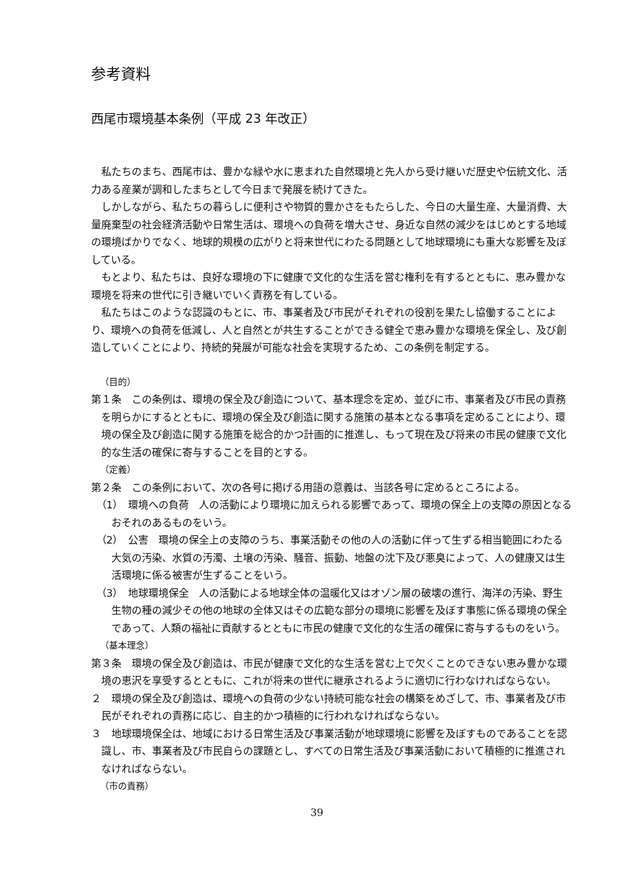参考資料
西尾市環境基本条例（平成 23 年改正）
私たちのまち、西尾市は、豊かな緑や水に恵まれた自然環境と先人から受け継いだ歴史や伝統文化、活力ある産業が調和したまちとして今日まで発展を続けてきた。
しかしながら、私たちの暮らしに便利さや物質的豊かさをもたらした、今日の大量生産、大量消費、大量廃棄型の社会経済活動や日常生活は、環境への負荷を増大させ、身近な自然の減少をはじめとする地域の環境ばかりでなく、地球的規模の広がりと将来世代にわたる問題として地球環境にも重大な影響を及ぼしている。
もとより、私たちは、良好な環境の下に健康で文化的な生活を営む権利を有するとともに、恵み豊かな環境を将来の世代に引き継いでいく責務を有している。
私たちはこのような認識のもとに、市、事業者及び市民がそれぞれの役割を果たし協働することにより、環境への負荷を低減し、人と自然とが共生することができる健全で恵み豊かな環境を保全し、及び創造していくことにより、持続的発展が可能な社会を実現するため、この条例を制定する。
（目的）
第１条　この条例は、環境の保全及び創造について、基本理念を定め、並びに市、事業者及び市民の責務を明らかにするとともに、環境の保全及び創造に関する施策の基本となる事項を定めることにより、環境の保全及び創造に関する施策を総合的かつ計画的に推進し、もって現在及び将来の市民の健康で文化的な生活の確保に寄与することを目的とする。
（定義）
第２条　この条例において、次の各号に掲げる用語の意義は、当該各号に定めるところによる。
（1）　環境への負荷　人の活動により環境に加えられる影響であって、環境の保全上の支障の原因となるおそれのあるものをいう。
（2）　公害　環境の保全上の支障のうち、事業活動その他の人の活動に伴って生ずる相当範囲にわたる大気の汚染、水質の汚濁、土壌の汚染、騒音、振動、地盤の沈下及び悪臭によって、人の健康又は生活環境に係る被害が生ずることをいう。
（3）　地球環境保全　人の活動による地球全体の温暖化又はオゾン層の破壊の進行、海洋の汚染、野生生物の種の減少その他の地球の全体又はその広範な部分の環境に影響を及ぼす事態に係る環境の保全であって、人類の福祉に貢献するとともに市民の健康で文化的な生活の確保に寄与するものをいう。
（基本理念）
第３条　環境の保全及び創造は、市民が健康で文化的な生活を営む上で欠くことのできない恵み豊かな環境の恵沢を享受するとともに、これが将来の世代に継承されるように適切に行わなければならない。
２　環境の保全及び創造は、環境への負荷の少ない持続可能な社会の構築をめざして、市、事業者及び市民がそれぞれの責務に応じ、自主的かつ積極的に行われなければならない。
３　地球環境保全は、地域における日常生活及び事業活動が地球環境に影響を及ぼすものであることを認識し、市、事業者及び市民自らの課題とし、すべての日常生活及び事業活動において積極的に推進されなければならない。
（市の責務）
39